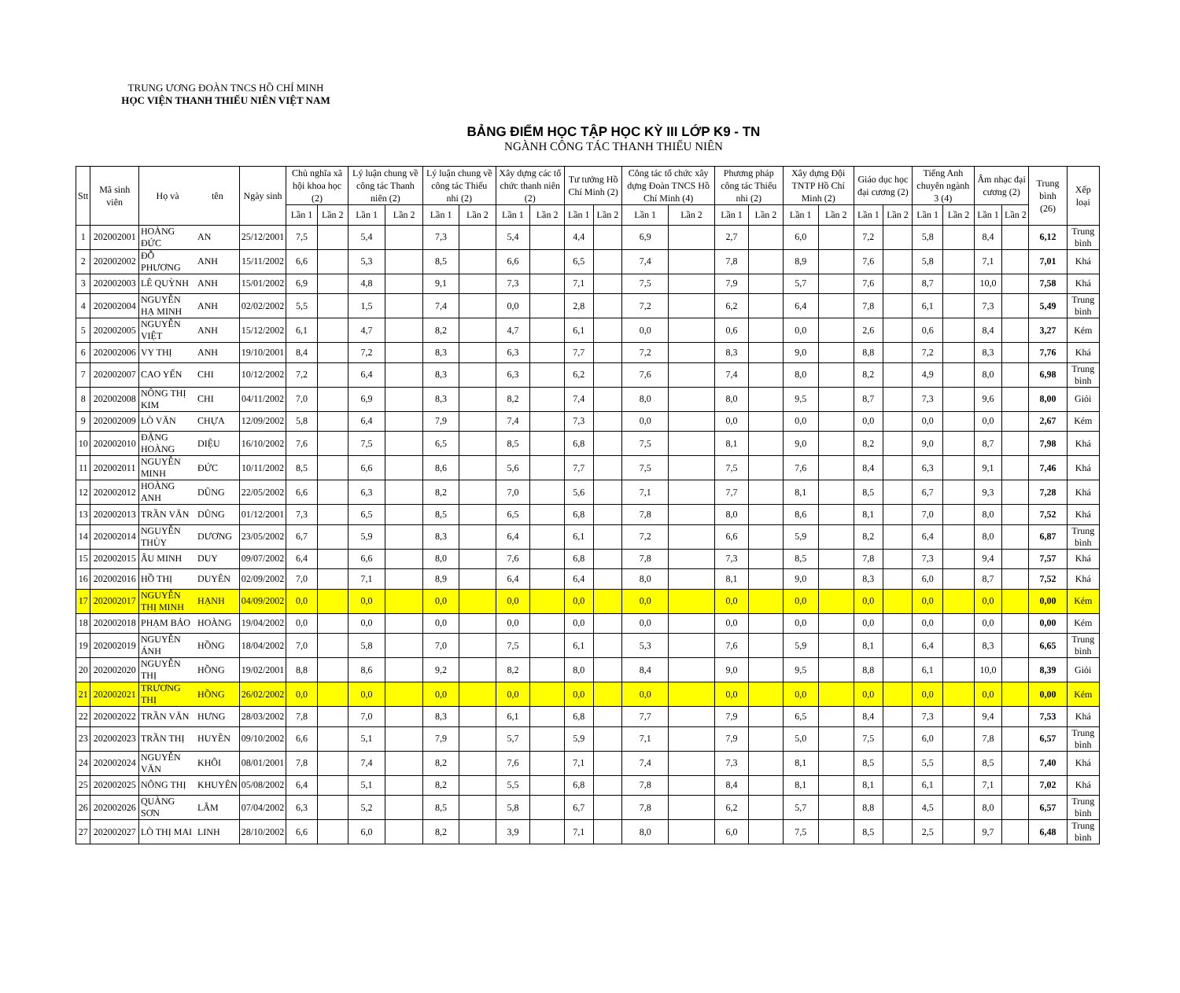TRUNG ƯƠNG ĐOÀN TNCS HỒ CHÍ MINH
HỌC VIỆN THANH THIẾU NIÊN VIỆT NAM
BẢNG ĐIỂM HỌC TẬP HỌC KỲ III LỚP K9 - TN
NGÀNH CÔNG TÁC THANH THIẾU NIÊN
| Stt | Mã sinh viên | Họ và | tên | Ngày sinh | Chủ nghĩa xã hội khoa học (2) | | Lý luận chung về công tác Thanh niên (2) | | Lý luận chung về công tác Thiếu nhi (2) | | Xây dựng các tổ chức thanh niên (2) | | Tư tưởng Hồ Chí Minh (2) | | Công tác tổ chức xây dựng Đoàn TNCS Hồ Chí Minh (4) | | Phương pháp công tác Thiếu nhi (2) | | Xây dựng Đội TNTP Hồ Chí Minh (2) | | Giáo dục học đại cương (2) | | Tiếng Anh chuyên ngành 3 (4) | | Âm nhạc đại cương (2) | | Trung bình (26) | Xếp loại |
| --- | --- | --- | --- | --- | --- | --- | --- | --- | --- | --- | --- | --- | --- | --- | --- | --- | --- | --- | --- | --- | --- | --- | --- | --- | --- | --- | --- | --- |
| | | | | | Lần 1 | Lần 2 | Lần 1 | Lần 2 | Lần 1 | Lần 2 | Lần 1 | Lần 2 | Lần 1 | Lần 2 | Lần 1 | Lần 2 | Lần 1 | Lần 2 | Lần 1 | Lần 2 | Lần 1 | Lần 2 | Lần 1 | Lần 2 | Lần 1 | Lần 2 | | |
| 1 | 202002001 | HOÀNG ĐỨC | AN | 25/12/2001 | 7,5 | | 5,4 | | 7,3 | | 5,4 | | 4,4 | | 6,9 | | 2,7 | | 6,0 | | 7,2 | | 5,8 | | 8,4 | | 6,12 | Trung bình |
| 2 | 202002002 | ĐỖ PHƯƠNG | ANH | 15/11/2002 | 6,6 | | 5,3 | | 8,5 | | 6,6 | | 6,5 | | 7,4 | | 7,8 | | 8,9 | | 7,6 | | 5,8 | | 7,1 | | 7,01 | Khá |
| 3 | 202002003 | LÊ QUỲNH | ANH | 15/01/2002 | 6,9 | | 4,8 | | 9,1 | | 7,3 | | 7,1 | | 7,5 | | 7,9 | | 5,7 | | 7,6 | | 8,7 | | 10,0 | | 7,58 | Khá |
| 4 | 202002004 | NGUYỄN HẠ MINH | ANH | 02/02/2002 | 5,5 | | 1,5 | | 7,4 | | 0,0 | | 2,8 | | 7,2 | | 6,2 | | 6,4 | | 7,8 | | 6,1 | | 7,3 | | 5,49 | Trung bình |
| 5 | 202002005 | NGUYỄN VIỆT | ANH | 15/12/2002 | 6,1 | | 4,7 | | 8,2 | | 4,7 | | 6,1 | | 0,0 | | 0,6 | | 0,0 | | 2,6 | | 0,6 | | 8,4 | | 3,27 | Kém |
| 6 | 202002006 | VY THỊ | ANH | 19/10/2001 | 8,4 | | 7,2 | | 8,3 | | 6,3 | | 7,7 | | 7,2 | | 8,3 | | 9,0 | | 8,8 | | 7,2 | | 8,3 | | 7,76 | Khá |
| 7 | 202002007 | CAO YẾN | CHI | 10/12/2002 | 7,2 | | 6,4 | | 8,3 | | 6,3 | | 6,2 | | 7,6 | | 7,4 | | 8,0 | | 8,2 | | 4,9 | | 8,0 | | 6,98 | Trung bình |
| 8 | 202002008 | NÔNG THỊ KIM | CHI | 04/11/2002 | 7,0 | | 6,9 | | 8,3 | | 8,2 | | 7,4 | | 8,0 | | 8,0 | | 9,5 | | 8,7 | | 7,3 | | 9,6 | | 8,00 | Giỏi |
| 9 | 202002009 | LÒ VĂN | CHỰA | 12/09/2002 | 5,8 | | 6,4 | | 7,9 | | 7,4 | | 7,3 | | 0,0 | | 0,0 | | 0,0 | | 0,0 | | 0,0 | | 0,0 | | 2,67 | Kém |
| 10 | 202002010 | ĐẶNG HOÀNG | DIỆU | 16/10/2002 | 7,6 | | 7,5 | | 6,5 | | 8,5 | | 6,8 | | 7,5 | | 8,1 | | 9,0 | | 8,2 | | 9,0 | | 8,7 | | 7,98 | Khá |
| 11 | 202002011 | NGUYỄN MINH | ĐỨC | 10/11/2002 | 8,5 | | 6,6 | | 8,6 | | 5,6 | | 7,7 | | 7,5 | | 7,5 | | 7,6 | | 8,4 | | 6,3 | | 9,1 | | 7,46 | Khá |
| 12 | 202002012 | HOÀNG ANH | DŨNG | 22/05/2002 | 6,6 | | 6,3 | | 8,2 | | 7,0 | | 5,6 | | 7,1 | | 7,7 | | 8,1 | | 8,5 | | 6,7 | | 9,3 | | 7,28 | Khá |
| 13 | 202002013 | TRẦN VĂN | DŨNG | 01/12/2001 | 7,3 | | 6,5 | | 8,5 | | 6,5 | | 6,8 | | 7,8 | | 8,0 | | 8,6 | | 8,1 | | 7,0 | | 8,0 | | 7,52 | Khá |
| 14 | 202002014 | NGUYỄN THÙY | DƯƠNG | 23/05/2002 | 6,7 | | 5,9 | | 8,3 | | 6,4 | | 6,1 | | 7,2 | | 6,6 | | 5,9 | | 8,2 | | 6,4 | | 8,0 | | 6,87 | Trung bình |
| 15 | 202002015 | ÂU MINH | DUY | 09/07/2002 | 6,4 | | 6,6 | | 8,0 | | 7,6 | | 6,8 | | 7,8 | | 7,3 | | 8,5 | | 7,8 | | 7,3 | | 9,4 | | 7,57 | Khá |
| 16 | 202002016 | HỒ THỊ | DUYÊN | 02/09/2002 | 7,0 | | 7,1 | | 8,9 | | 6,4 | | 6,4 | | 8,0 | | 8,1 | | 9,0 | | 8,3 | | 6,0 | | 8,7 | | 7,52 | Khá |
| 17 | 202002017 | NGUYỄN THỊ MINH | HẠNH | 04/09/2002 | 0,0 | | 0,0 | | 0,0 | | 0,0 | | 0,0 | | 0,0 | | 0,0 | | 0,0 | | 0,0 | | 0,0 | | 0,0 | | 0,00 | Kém |
| 18 | 202002018 | PHẠM BẢO | HOÀNG | 19/04/2002 | 0,0 | | 0,0 | | 0,0 | | 0,0 | | 0,0 | | 0,0 | | 0,0 | | 0,0 | | 0,0 | | 0,0 | | 0,0 | | 0,00 | Kém |
| 19 | 202002019 | NGUYỄN ÁNH | HỒNG | 18/04/2002 | 7,0 | | 5,8 | | 7,0 | | 7,5 | | 6,1 | | 5,3 | | 7,6 | | 5,9 | | 8,1 | | 6,4 | | 8,3 | | 6,65 | Trung bình |
| 20 | 202002020 | NGUYỄN THỊ | HỒNG | 19/02/2001 | 8,8 | | 8,6 | | 9,2 | | 8,2 | | 8,0 | | 8,4 | | 9,0 | | 9,5 | | 8,8 | | 6,1 | | 10,0 | | 8,39 | Giỏi |
| 21 | 202002021 | TRƯƠNG THỊ | HỒNG | 26/02/2002 | 0,0 | | 0,0 | | 0,0 | | 0,0 | | 0,0 | | 0,0 | | 0,0 | | 0,0 | | 0,0 | | 0,0 | | 0,0 | | 0,00 | Kém |
| 22 | 202002022 | TRẦN VĂN | HƯNG | 28/03/2002 | 7,8 | | 7,0 | | 8,3 | | 6,1 | | 6,8 | | 7,7 | | 7,9 | | 6,5 | | 8,4 | | 7,3 | | 9,4 | | 7,53 | Khá |
| 23 | 202002023 | TRẦN THỊ | HUYỀN | 09/10/2002 | 6,6 | | 5,1 | | 7,9 | | 5,7 | | 5,9 | | 7,1 | | 7,9 | | 5,0 | | 7,5 | | 6,0 | | 7,8 | | 6,57 | Trung bình |
| 24 | 202002024 | NGUYỄN VĂN | KHÔI | 08/01/2001 | 7,8 | | 7,4 | | 8,2 | | 7,6 | | 7,1 | | 7,4 | | 7,3 | | 8,1 | | 8,5 | | 5,5 | | 8,5 | | 7,40 | Khá |
| 25 | 202002025 | NÔNG THỊ | KHUYÊN | 05/08/2002 | 6,4 | | 5,1 | | 8,2 | | 5,5 | | 6,8 | | 7,8 | | 8,4 | | 8,1 | | 8,1 | | 6,1 | | 7,1 | | 7,02 | Khá |
| 26 | 202002026 | QUÀNG SƠN | LÂM | 07/04/2002 | 6,3 | | 5,2 | | 8,5 | | 5,8 | | 6,7 | | 7,8 | | 6,2 | | 5,7 | | 8,8 | | 4,5 | | 8,0 | | 6,57 | Trung bình |
| 27 | 202002027 | LÒ THỊ MAI | LINH | 28/10/2002 | 6,6 | | 6,0 | | 8,2 | | 3,9 | | 7,1 | | 8,0 | | 6,0 | | 7,5 | | 8,5 | | 2,5 | | 9,7 | | 6,48 | Trung bình |